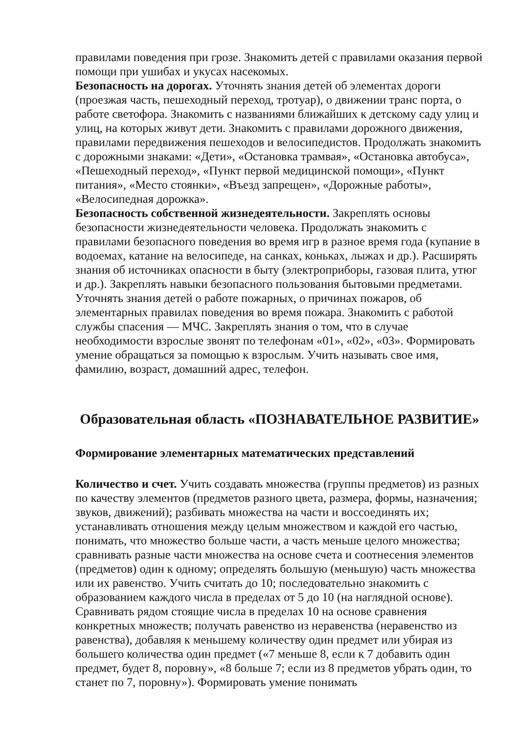правилами поведения при грозе. Знакомить детей с правилами оказания первой помощи при ушибах и укусах насекомых.
Безопасность на дорогах. Уточнять знания детей об элементах дороги (проезжая часть, пешеходный переход, тротуар), о движении транс порта, о работе светофора. Знакомить с названиями ближайших к детскому саду улиц и улиц, на которых живут дети. Знакомить с правилами дорожного движения, правилами передвижения пешеходов и велосипедистов. Продолжать знакомить с дорожными знаками: «Дети», «Остановка трамвая», «Остановка автобуса», «Пешеходный переход», «Пункт первой медицинской помощи», «Пункт питания», «Место стоянки», «Въезд запрещен», «Дорожные работы», «Велосипедная дорожка».
Безопасность собственной жизнедеятельности. Закреплять основы безопасности жизнедеятельности человека. Продолжать знакомить с правилами безопасного поведения во время игр в разное время года (купание в водоемах, катание на велосипеде, на санках, коньках, лыжах и др.). Расширять знания об источниках опасности в быту (электроприборы, газовая плита, утюг и др.). Закреплять навыки безопасного пользования бытовыми предметами. Уточнять знания детей о работе пожарных, о причинах пожаров, об элементарных правилах поведения во время пожара. Знакомить с работой службы спасения — МЧС. Закреплять знания о том, что в случае необходимости взрослые звонят по телефонам «01», «02», «03». Формировать умение обращаться за помощью к взрослым. Учить называть свое имя, фамилию, возраст, домашний адрес, телефон.
Образовательная область «ПОЗНАВАТЕЛЬНОЕ РАЗВИТИЕ»
Формирование элементарных математических представлений
Количество и счет. Учить создавать множества (группы предметов) из разных по качеству элементов (предметов разного цвета, размера, формы, назначения; звуков, движений); разбивать множества на части и воссоединять их; устанавливать отношения между целым множеством и каждой его частью, понимать, что множество больше части, а часть меньше целого множества; сравнивать разные части множества на основе счета и соотнесения элементов (предметов) один к одному; определять большую (меньшую) часть множества или их равенство. Учить считать до 10; последовательно знакомить с образованием каждого числа в пределах от 5 до 10 (на наглядной основе). Сравнивать рядом стоящие числа в пределах 10 на основе сравнения конкретных множеств; получать равенство из неравенства (неравенство из равенства), добавляя к меньшему количеству один предмет или убирая из большего количества один предмет («7 меньше 8, если к 7 добавить один предмет, будет 8, поровну», «8 больше 7; если из 8 предметов убрать один, то станет по 7, поровну»). Формировать умение понимать